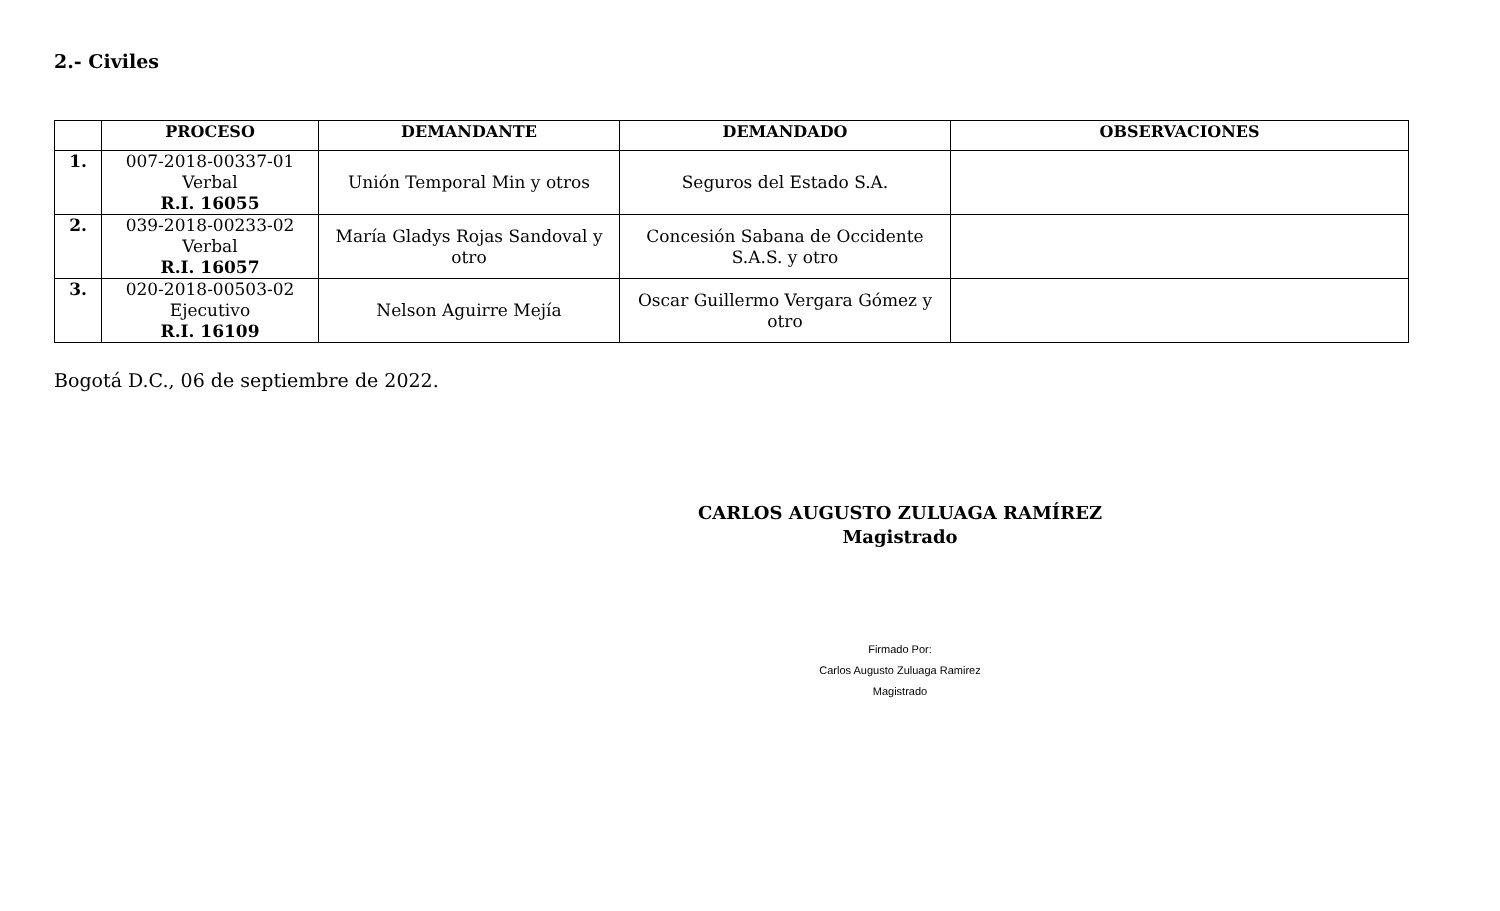2.- Civiles
| | PROCESO | DEMANDANTE | DEMANDADO | OBSERVACIONES |
| --- | --- | --- | --- | --- |
| 1. | 007-2018-00337-01 Verbal R.I. 16055 | Unión Temporal Min y otros | Seguros del Estado S.A. | |
| 2. | 039-2018-00233-02 Verbal R.I. 16057 | María Gladys Rojas Sandoval y otro | Concesión Sabana de Occidente S.A.S. y otro | |
| 3. | 020-2018-00503-02 Ejecutivo R.I. 16109 | Nelson Aguirre Mejía | Oscar Guillermo Vergara Gómez y otro | |
Bogotá D.C., 06 de septiembre de 2022.
CARLOS AUGUSTO ZULUAGA RAMÍREZ
Magistrado
Firmado Por:
Carlos Augusto Zuluaga Ramirez
Magistrado